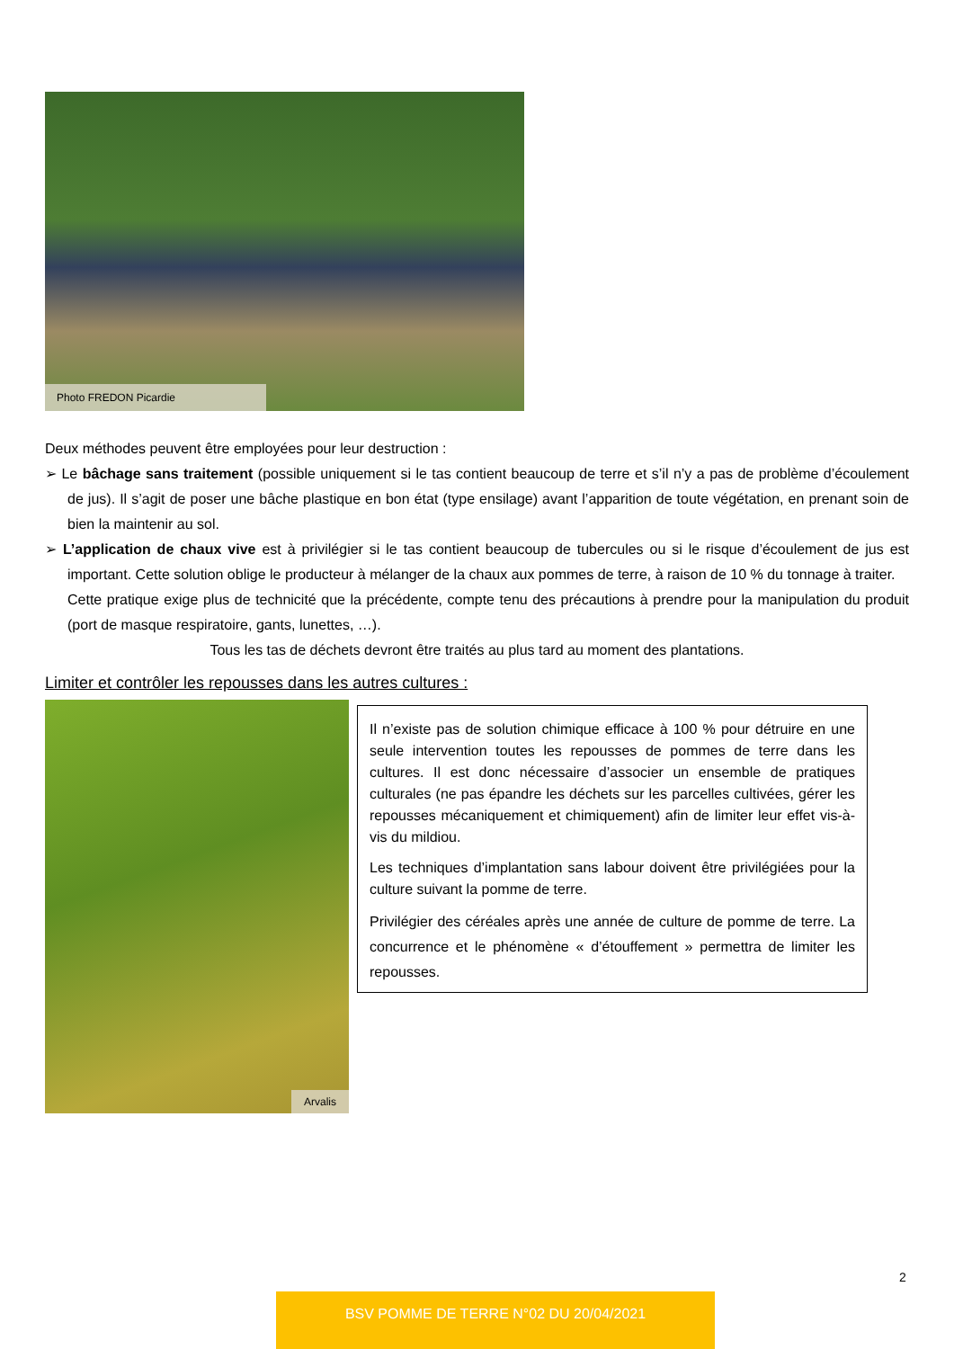Photo FREDON Picardie
Deux méthodes peuvent être employées pour leur destruction :
➢ Le bâchage sans traitement (possible uniquement si le tas contient beaucoup de terre et s’il n’y a pas de problème d’écoulement de jus). Il s’agit de poser une bâche plastique en bon état (type ensilage) avant l’apparition de toute végétation, en prenant soin de bien la maintenir au sol.
➢ L’application de chaux vive est à privilégier si le tas contient beaucoup de tubercules ou si le risque d’écoulement de jus est important. Cette solution oblige le producteur à mélanger de la chaux aux pommes de terre, à raison de 10 % du tonnage à traiter.
Cette pratique exige plus de technicité que la précédente, compte tenu des précautions à prendre pour la manipulation du produit (port de masque respiratoire, gants, lunettes, …).
Tous les tas de déchets devront être traités au plus tard au moment des plantations.
Limiter et contrôler les repousses dans les autres cultures :
Arvalis
Il n’existe pas de solution chimique efficace à 100 % pour détruire en une seule intervention toutes les repousses de pommes de terre dans les cultures. Il est donc nécessaire d’associer un ensemble de pratiques culturales (ne pas épandre les déchets sur les parcelles cultivées, gérer les repousses mécaniquement et chimiquement) afin de limiter leur effet vis-à-vis du mildiou.
Les techniques d’implantation sans labour doivent être privilégiées pour la culture suivant la pomme de terre.
Privilégier des céréales après une année de culture de pomme de terre. La concurrence et le phénomène « d’étouffement » permettra de limiter les repousses.
2
BSV POMME DE TERRE N°02 DU 20/04/2021